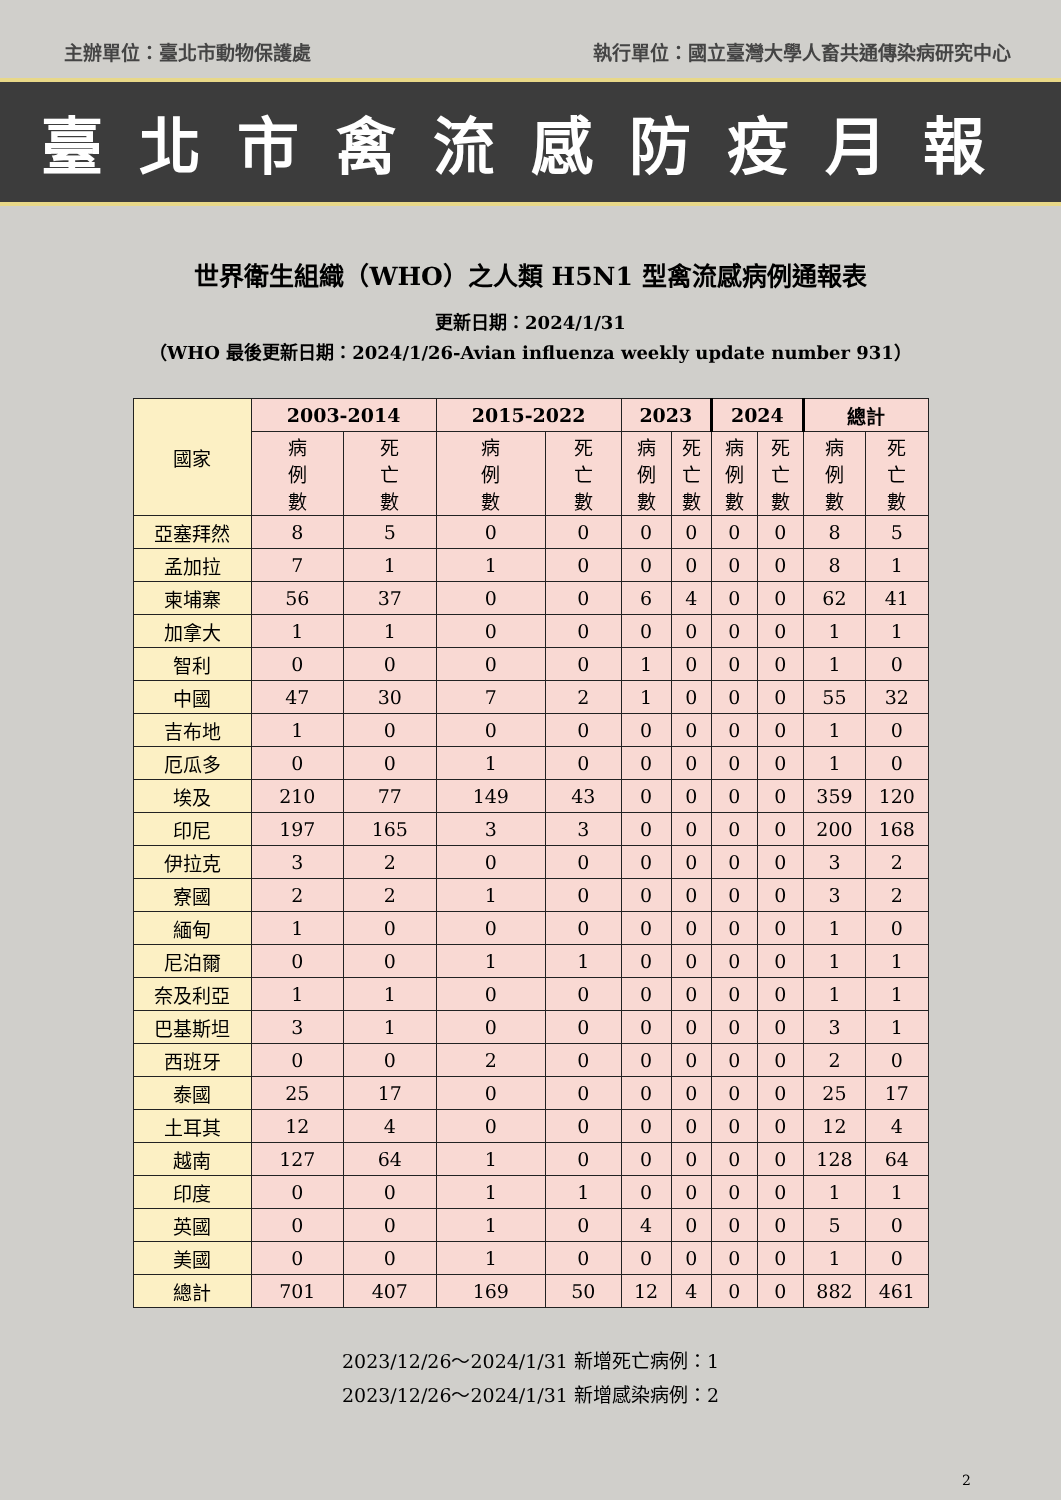主辦單位：臺北市動物保護處 執行單位：國立臺灣大學人畜共通傳染病研究中心
臺北市禽流感防疫月報
世界衛生組織（WHO）之人類 H5N1 型禽流感病例通報表
更新日期：2024/1/31
（WHO 最後更新日期：2024/1/26-Avian influenza weekly update number 931）
| 國家 | 2003-2014 | | 2015-2022 | | 2023 | | 2024 | | 總計 | |
| | 病 例 數 | 死 亡 數 | 病 例 數 | 死 亡 數 | 病 例 數 | 死 亡 數 | 病 例 數 | 死 亡 數 | 病 例 數 | 死 亡 數 |
| 亞塞拜然 | 8 | 5 | 0 | 0 | 0 | 0 | 0 | 0 | 8 | 5 |
| 孟加拉 | 7 | 1 | 1 | 0 | 0 | 0 | 0 | 0 | 8 | 1 |
| 柬埔寨 | 56 | 37 | 0 | 0 | 6 | 4 | 0 | 0 | 62 | 41 |
| 加拿大 | 1 | 1 | 0 | 0 | 0 | 0 | 0 | 0 | 1 | 1 |
| 智利 | 0 | 0 | 0 | 0 | 1 | 0 | 0 | 0 | 1 | 0 |
| 中國 | 47 | 30 | 7 | 2 | 1 | 0 | 0 | 0 | 55 | 32 |
| 吉布地 | 1 | 0 | 0 | 0 | 0 | 0 | 0 | 0 | 1 | 0 |
| 厄瓜多 | 0 | 0 | 1 | 0 | 0 | 0 | 0 | 0 | 1 | 0 |
| 埃及 | 210 | 77 | 149 | 43 | 0 | 0 | 0 | 0 | 359 | 120 |
| 印尼 | 197 | 165 | 3 | 3 | 0 | 0 | 0 | 0 | 200 | 168 |
| 伊拉克 | 3 | 2 | 0 | 0 | 0 | 0 | 0 | 0 | 3 | 2 |
| 寮國 | 2 | 2 | 1 | 0 | 0 | 0 | 0 | 0 | 3 | 2 |
| 緬甸 | 1 | 0 | 0 | 0 | 0 | 0 | 0 | 0 | 1 | 0 |
| 尼泊爾 | 0 | 0 | 1 | 1 | 0 | 0 | 0 | 0 | 1 | 1 |
| 奈及利亞 | 1 | 1 | 0 | 0 | 0 | 0 | 0 | 0 | 1 | 1 |
| 巴基斯坦 | 3 | 1 | 0 | 0 | 0 | 0 | 0 | 0 | 3 | 1 |
| 西班牙 | 0 | 0 | 2 | 0 | 0 | 0 | 0 | 0 | 2 | 0 |
| 泰國 | 25 | 17 | 0 | 0 | 0 | 0 | 0 | 0 | 25 | 17 |
| 土耳其 | 12 | 4 | 0 | 0 | 0 | 0 | 0 | 0 | 12 | 4 |
| 越南 | 127 | 64 | 1 | 0 | 0 | 0 | 0 | 0 | 128 | 64 |
| 印度 | 0 | 0 | 1 | 1 | 0 | 0 | 0 | 0 | 1 | 1 |
| 英國 | 0 | 0 | 1 | 0 | 4 | 0 | 0 | 0 | 5 | 0 |
| 美國 | 0 | 0 | 1 | 0 | 0 | 0 | 0 | 0 | 1 | 0 |
| 總計 | 701 | 407 | 169 | 50 | 12 | 4 | 0 | 0 | 882 | 461 |
2023/12/26～2024/1/31 新增死亡病例：1
2023/12/26～2024/1/31 新增感染病例：2
2